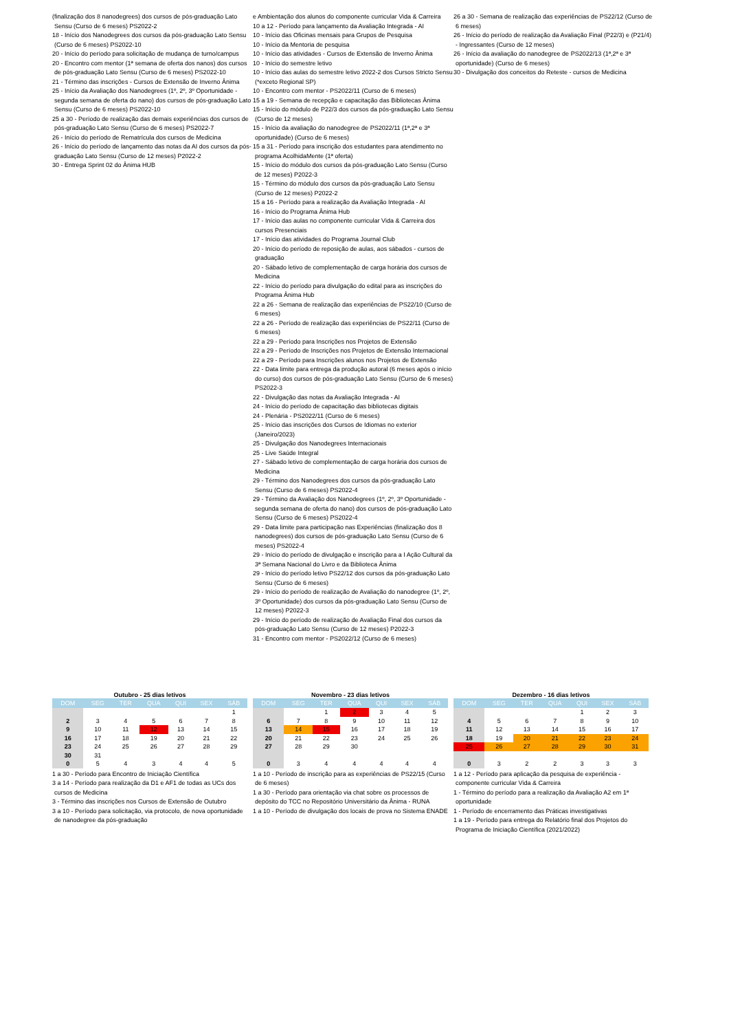(finalização dos 8 nanodegrees) dos cursos de pós-graduação Lato Sensu (Curso de 6 meses) PS2022-2
18 - Início dos Nanodegrees dos cursos da pós-graduação Lato Sensu (Curso de 6 meses) PS2022-10
20 - Início do período para solicitação de mudança de turno/campus
20 - Encontro com mentor (1ª semana de oferta dos nanos) dos cursos de pós-graduação Lato Sensu (Curso de 6 meses) PS2022-10
21 - Término das inscrições - Cursos de Extensão de Inverno Ânima
25 - Início da Avaliação dos Nanodegrees (1º, 2º, 3º Oportunidade - segunda semana de oferta do nano) dos cursos de pós-graduação Lato Sensu (Curso de 6 meses) PS2022-10
25 a 30 - Período de realização das demais experiências dos cursos de pós-graduação Lato Sensu (Curso de 6 meses) PS2022-7
26 - Início do período de Rematrícula dos cursos de Medicina
26 - Início do período de lançamento das notas da AI dos cursos da pós-graduação Lato Sensu (Curso de 12 meses) P2022-2
30 - Entrega Sprint 02 do Ânima HUB
e Ambientação dos alunos do componente curricular Vida & Carreira
10 a 12 - Período para lançamento da Avaliação Integrada - AI
10 - Início das Oficinas mensais para Grupos de Pesquisa
10 - Início da Mentoria de pesquisa
10 - Início das atividades - Cursos de Extensão de Inverno Ânima
10 - Início do semestre letivo
10 - Início das aulas do semestre letivo 2022-2 dos Cursos Stricto Sensu (*exceto Regional SP)
10 - Encontro com mentor - PS2022/11 (Curso de 6 meses)
15 a 19 - Semana de recepção e capacitação das Bibliotecas Ânima
15 - Início do módulo de P22/3 dos cursos da pós-graduação Lato Sensu (Curso de 12 meses)
15 - Início da avaliação do nanodegree de PS2022/11 (1ª,2ª e 3ª oportunidade) (Curso de 6 meses)
15 a 31 - Período para inscrição dos estudantes para atendimento no programa AcolhidaMente (1ª oferta)
15 - Início do módulo dos cursos da pós-graduação Lato Sensu (Curso de 12 meses) P2022-3
15 - Término do módulo dos cursos da pós-graduação Lato Sensu (Curso de 12 meses) P2022-2
15 a 16 - Período para a realização da Avaliação Integrada - AI
16 - Início do Programa Ânima Hub
17 - Início das aulas no componente curricular Vida & Carreira dos cursos Presenciais
17 - Início das atividades do Programa Journal Club
20 - Início do período de reposição de aulas, aos sábados - cursos de graduação
20 - Sábado letivo de complementação de carga horária dos cursos de Medicina
22 - Início do período para divulgação do edital para as inscrições do Programa Ânima Hub
22 a 26 - Semana de realização das experiências de PS22/10 (Curso de 6 meses)
22 a 26 - Período de realização das experiências de PS22/11 (Curso de 6 meses)
22 a 29 - Período para Inscrições nos Projetos de Extensão
22 a 29 - Período de Inscrições nos Projetos de Extensão Internacional
22 a 29 - Período para Inscrições alunos nos Projetos de Extensão
22 - Data limite para entrega da produção autoral (6 meses após o início do curso) dos cursos de pós-graduação Lato Sensu (Curso de 6 meses) PS2022-3
22 - Divulgação das notas da Avaliação Integrada - AI
24 - Início do período de capacitação das bibliotecas digitais
24 - Plenária - PS2022/11 (Curso de 6 meses)
25 - Início das inscrições dos Cursos de Idiomas no exterior (Janeiro/2023)
25 - Divulgação dos Nanodegrees Internacionais
25 - Live Saúde Integral
27 - Sábado letivo de complementação de carga horária dos cursos de Medicina
29 - Término dos Nanodegrees dos cursos da pós-graduação Lato Sensu (Curso de 6 meses) PS2022-4
29 - Término da Avaliação dos Nanodegrees (1º, 2º, 3º Oportunidade - segunda semana de oferta do nano) dos cursos de pós-graduação Lato Sensu (Curso de 6 meses) PS2022-4
29 - Data limite para participação nas Experiências (finalização dos 8 nanodegrees) dos cursos de pós-graduação Lato Sensu (Curso de 6 meses) PS2022-4
29 - Início do período de divulgação e inscrição para a I Ação Cultural da 3ª Semana Nacional do Livro e da Biblioteca Ânima
29 - Início do período letivo PS22/12 dos cursos da pós-graduação Lato Sensu (Curso de 6 meses)
29 - Início do período de realização de Avaliação do nanodegree (1º, 2º, 3º Oportunidade) dos cursos da pós-graduação Lato Sensu (Curso de 12 meses) P2022-3
29 - Início do período de realização de Avaliação Final dos cursos da pós-graduação Lato Sensu (Curso de 12 meses) P2022-3
31 - Encontro com mentor - PS2022/12 (Curso de 6 meses)
26 a 30 - Semana de realização das experiências de PS22/12 (Curso de 6 meses)
26 - Início do período de realização da Avaliação Final (P22/3) e (P21/4) - Ingressantes (Curso de 12 meses)
26 - Início da avaliação do nanodegree de PS2022/13 (1ª,2ª e 3ª oportunidade) (Curso de 6 meses)
30 - Divulgação dos conceitos do Reteste - cursos de Medicina
Outubro - 25 dias letivos
| DOM | SEG | TER | QUA | QUI | SEX | SÁB |
| --- | --- | --- | --- | --- | --- | --- |
| | | | | | | 1 |
| 2 | 3 | 4 | 5 | 6 | 7 | 8 |
| 9 | 10 | 11 | 12 | 13 | 14 | 15 |
| 16 | 17 | 18 | 19 | 20 | 21 | 22 |
| 23 | 24 | 25 | 26 | 27 | 28 | 29 |
| 30 | 31 | | | | | |
| 0 | 5 | 4 | 3 | 4 | 4 | 5 |
1 a 30 - Período para Encontro de Iniciação Científica
3 a 14 - Período para realização da D1 e AF1 de todas as UCs dos cursos de Medicina
3 - Término das inscrições nos Cursos de Extensão de Outubro
3 a 10 - Período para solicitação, via protocolo, de nova oportunidade de nanodegree da pós-graduação
Novembro - 23 dias letivos
| DOM | SEG | TER | QUA | QUI | SEX | SÁB |
| --- | --- | --- | --- | --- | --- | --- |
| | | 1 | 2 | 3 | 4 | 5 |
| 6 | 7 | 8 | 9 | 10 | 11 | 12 |
| 13 | 14 | 15 | 16 | 17 | 18 | 19 |
| 20 | 21 | 22 | 23 | 24 | 25 | 26 |
| 27 | 28 | 29 | 30 | | | |
| 0 | 3 | 4 | 4 | 4 | 4 | 4 |
1 a 10 - Período de inscrição para as experiências de PS22/15 (Curso de 6 meses)
1 a 30 - Período para orientação via chat sobre os processos de depósito do TCC no Repositório Universitário da Ânima - RUNA
1 a 10 - Período de divulgação dos locais de prova no Sistema ENADE
Dezembro - 16 dias letivos
| DOM | SEG | TER | QUA | QUI | SEX | SÁB |
| --- | --- | --- | --- | --- | --- | --- |
| | | | | 1 | 2 | 3 |
| 4 | 5 | 6 | 7 | 8 | 9 | 10 |
| 11 | 12 | 13 | 14 | 15 | 16 | 17 |
| 18 | 19 | 20 | 21 | 22 | 23 | 24 |
| 25 | 26 | 27 | 28 | 29 | 30 | 31 |
| 0 | 3 | 2 | 2 | 3 | 3 | 3 |
1 a 12 - Período para aplicação da pesquisa de experiência - componente curricular Vida & Carreira
1 - Término do período para a realização da Avaliação A2 em 1ª oportunidade
1 - Período de encerramento das Práticas investigativas
1 a 19 - Período para entrega do Relatório final dos Projetos do Programa de Iniciação Científica (2021/2022)